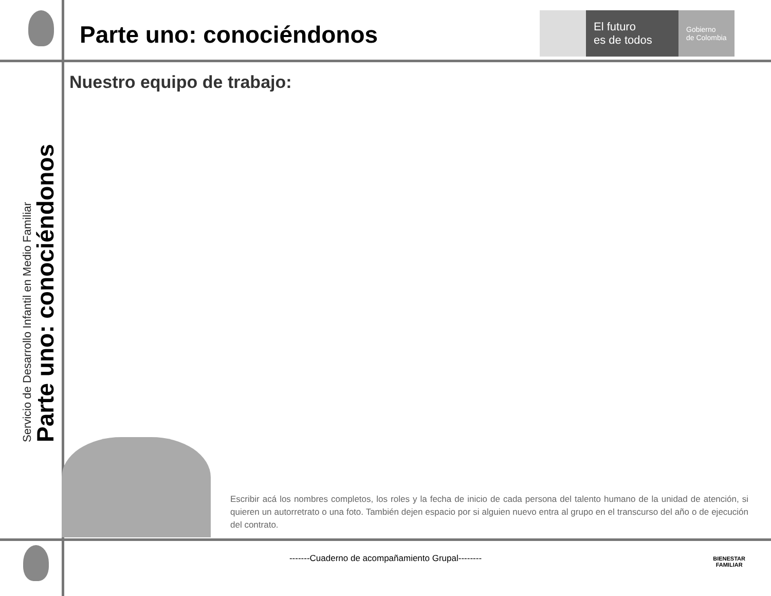Parte uno: conociéndonos
El futuro
es de todos
Gobierno
de Colombia
Nuestro equipo de trabajo:
Servicio de Desarrollo Infantil en Medio Familiar
Parte uno: conociéndonos
Escribir acá los nombres completos, los roles y la fecha de inicio de cada persona del talento humano de la unidad de atención, si quieren un autorretrato o una foto. También dejen espacio por si alguien nuevo entra al grupo en el transcurso del año o de ejecución del contrato.
-------Cuaderno de acompañamiento Grupal--------
BIENESTAR
FAMILIAR